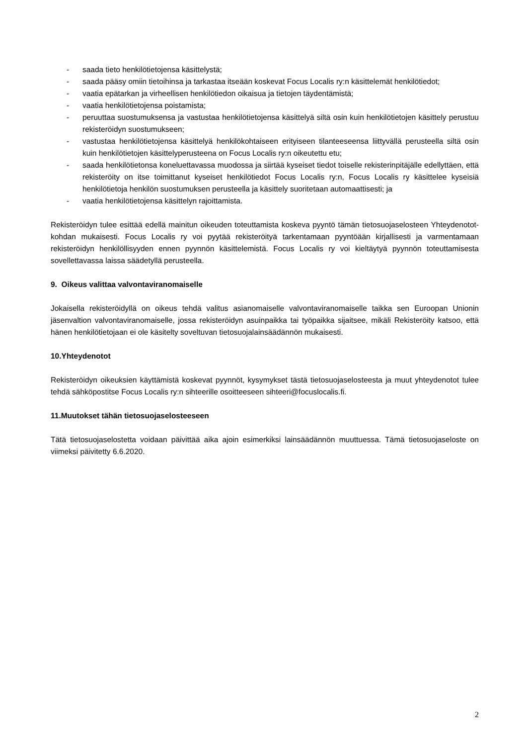- saada tieto henkilötietojensa käsittelystä;
- saada pääsy omiin tietoihinsa ja tarkastaa itseään koskevat Focus Localis ry:n käsittelemät henkilötiedot;
- vaatia epätarkan ja virheellisen henkilötiedon oikaisua ja tietojen täydentämistä;
- vaatia henkilötietojensa poistamista;
- peruuttaa suostumuksensa ja vastustaa henkilötietojensa käsittelyä siltä osin kuin henkilötietojen käsittely perustuu rekisteröidyn suostumukseen;
- vastustaa henkilötietojensa käsittelyä henkilökohtaiseen erityiseen tilanteeseensa liittyvällä perusteella siltä osin kuin henkilötietojen käsittelyperusteena on Focus Localis ry:n oikeutettu etu;
- saada henkilötietonsa koneluettavassa muodossa ja siirtää kyseiset tiedot toiselle rekisterinpitäjälle edellyttäen, että rekisteröity on itse toimittanut kyseiset henkilötiedot Focus Localis ry:n, Focus Localis ry käsittelee kyseisiä henkilötietoja henkilön suostumuksen perusteella ja käsittely suoritetaan automaattisesti; ja
- vaatia henkilötietojensa käsittelyn rajoittamista.
Rekisteröidyn tulee esittää edellä mainitun oikeuden toteuttamista koskeva pyyntö tämän tietosuojaselosteen Yhteydenotot-kohdan mukaisesti. Focus Localis ry voi pyytää rekisteröityä tarkentamaan pyyntöään kirjallisesti ja varmentamaan rekisteröidyn henkilöllisyyden ennen pyynnön käsittelemistä. Focus Localis ry voi kieltäytyä pyynnön toteuttamisesta sovellettavassa laissa säädetyllä perusteella.
9. Oikeus valittaa valvontaviranomaiselle
Jokaisella rekisteröidyllä on oikeus tehdä valitus asianomaiselle valvontaviranomaiselle taikka sen Euroopan Unionin jäsenvaltion valvontaviranomaiselle, jossa rekisteröidyn asuinpaikka tai työpaikka sijaitsee, mikäli Rekisteröity katsoo, että hänen henkilötietojaan ei ole käsitelty soveltuvan tietosuojalainsäädännön mukaisesti.
10.Yhteydenotot
Rekisteröidyn oikeuksien käyttämistä koskevat pyynnöt, kysymykset tästä tietosuojaselosteesta ja muut yhteydenotot tulee tehdä sähköpostitse Focus Localis ry:n sihteerille osoitteeseen sihteeri@focuslocalis.fi.
11.Muutokset tähän tietosuojaselosteeseen
Tätä tietosuojaselostetta voidaan päivittää aika ajoin esimerkiksi lainsäädännön muuttuessa. Tämä tietosuojaseloste on viimeksi päivitetty 6.6.2020.
2